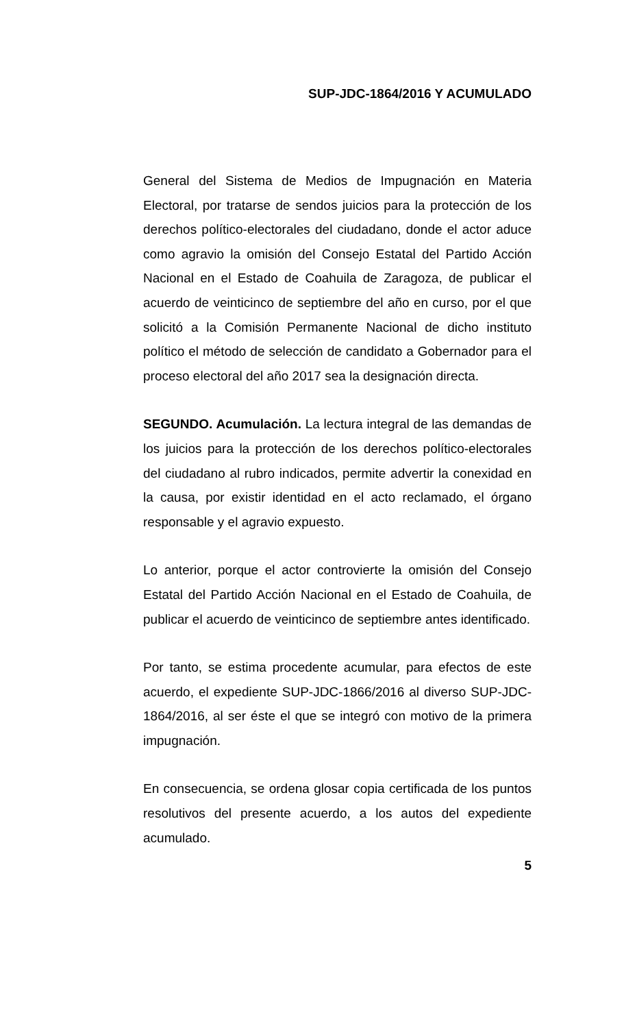SUP-JDC-1864/2016 Y ACUMULADO
General del Sistema de Medios de Impugnación en Materia Electoral, por tratarse de sendos juicios para la protección de los derechos político-electorales del ciudadano, donde el actor aduce como agravio la omisión del Consejo Estatal del Partido Acción Nacional en el Estado de Coahuila de Zaragoza, de publicar el acuerdo de veinticinco de septiembre del año en curso, por el que solicitó a la Comisión Permanente Nacional de dicho instituto político el método de selección de candidato a Gobernador para el proceso electoral del año 2017 sea la designación directa.
SEGUNDO. Acumulación. La lectura integral de las demandas de los juicios para la protección de los derechos político-electorales del ciudadano al rubro indicados, permite advertir la conexidad en la causa, por existir identidad en el acto reclamado, el órgano responsable y el agravio expuesto.
Lo anterior, porque el actor controvierte la omisión del Consejo Estatal del Partido Acción Nacional en el Estado de Coahuila, de publicar el acuerdo de veinticinco de septiembre antes identificado.
Por tanto, se estima procedente acumular, para efectos de este acuerdo, el expediente SUP-JDC-1866/2016 al diverso SUP-JDC-1864/2016, al ser éste el que se integró con motivo de la primera impugnación.
En consecuencia, se ordena glosar copia certificada de los puntos resolutivos del presente acuerdo, a los autos del expediente acumulado.
5